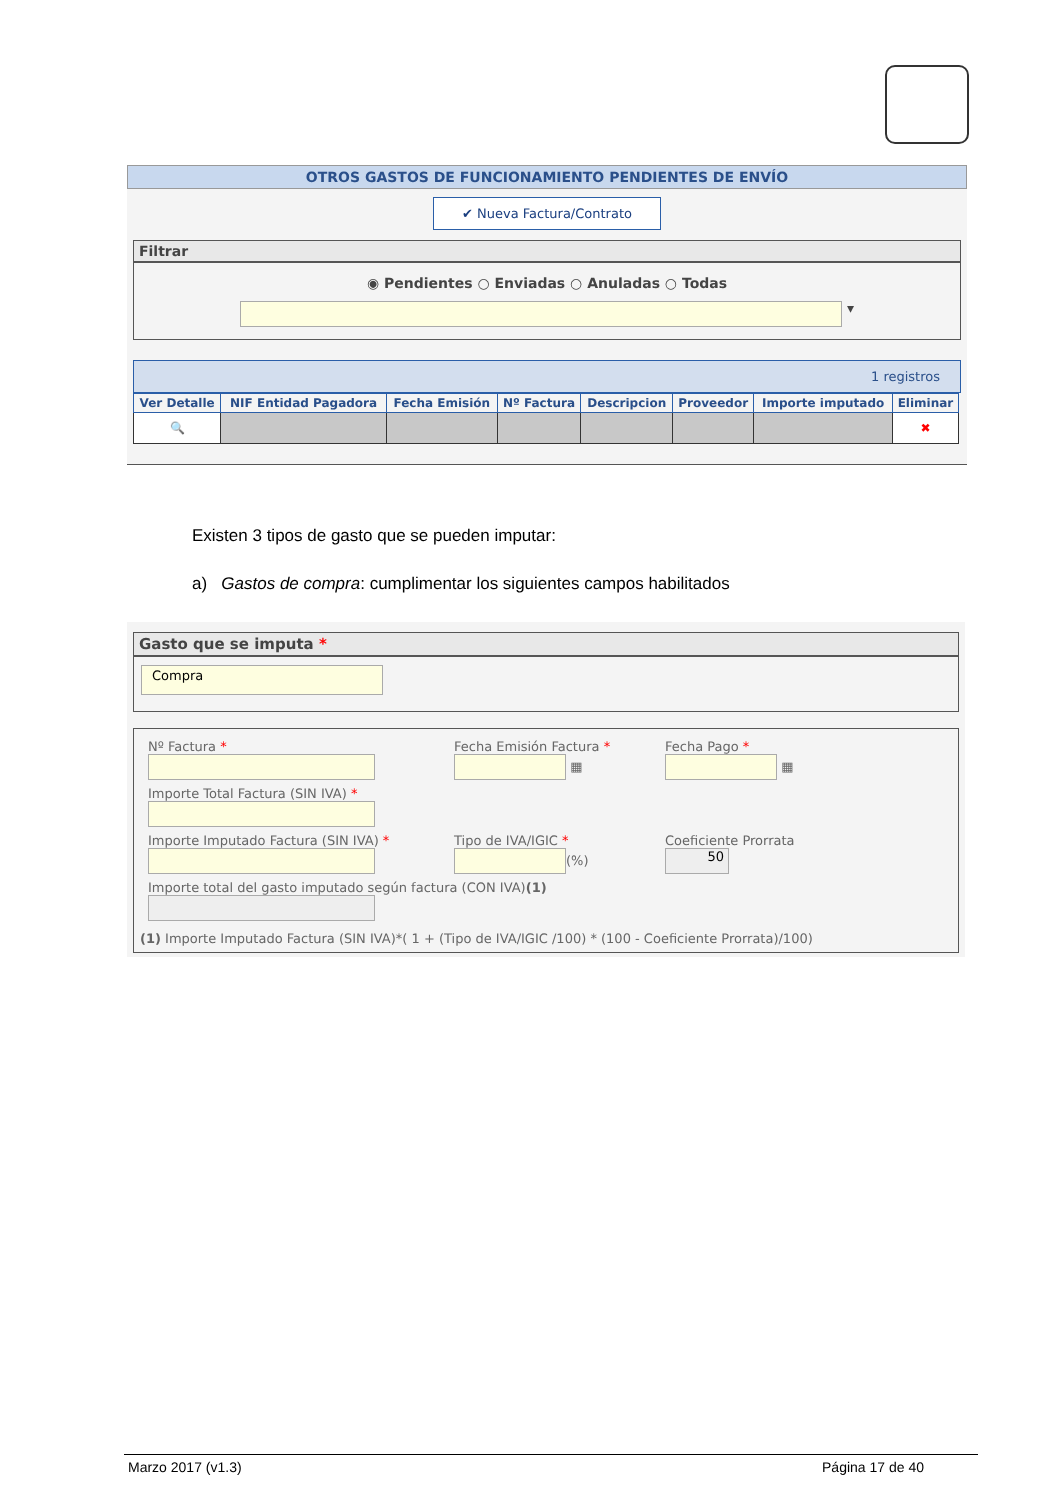OTROS GASTOS DE FUNCIONAMIENTO PENDIENTES DE ENVÍO
✔ Nueva Factura/Contrato
Filtrar
◉ Pendientes ○ Enviadas ○ Anuladas ○ Todas
▾
1 registros
| Ver Detalle | NIF Entidad Pagadora | Fecha Emisión | Nº Factura | Descripcion | Proveedor | Importe imputado | Eliminar |
| --- | --- | --- | --- | --- | --- | --- | --- |
| 🔍 | | | | | | | ✖ |
Existen 3 tipos de gasto que se pueden imputar:
a) Gastos de compra: cumplimentar los siguientes campos habilitados
Gasto que se imputa *
Compra
Nº Factura *
Fecha Emisión Factura *
▦
Fecha Pago *
▦
Importe Total Factura (SIN IVA) *
Importe Imputado Factura (SIN IVA) *
Tipo de IVA/IGIC *
(%)
Coeficiente Prorrata
50
Importe total del gasto imputado según factura (CON IVA)(1)
(1) Importe Imputado Factura (SIN IVA)*( 1 + (Tipo de IVA/IGIC /100) * (100 - Coeficiente Prorrata)/100)
Marzo 2017 (v1.3) Página 17 de 40